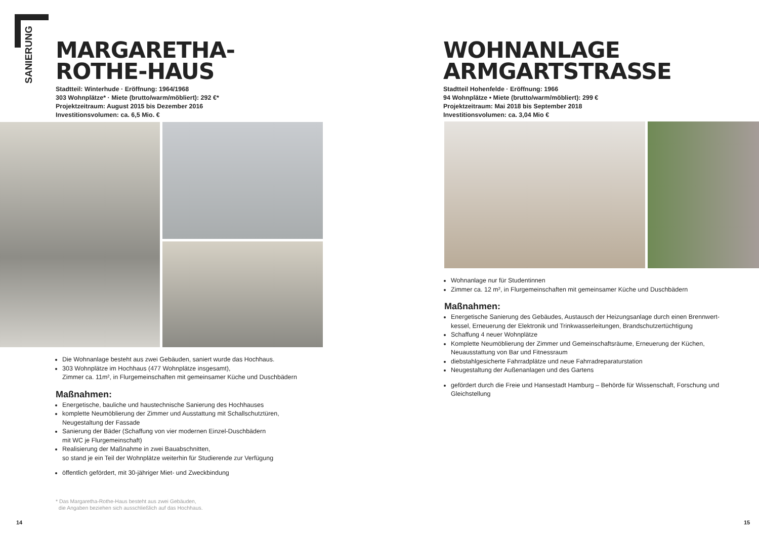SANIERUNG
MARGARETHA-
ROTHE-HAUS
Stadtteil: Winterhude · Eröffnung: 1964/1968
303 Wohnplätze* · Miete (brutto/warm/möbliert): 292 €*
Projektzeitraum: August 2015 bis Dezember 2016
Investitionsvolumen: ca. 6,5 Mio. €
Die Wohnanlage besteht aus zwei Gebäuden, saniert wurde das Hochhaus.
303 Wohnplätze im Hochhaus (477 Wohnplätze insgesamt),
Zimmer ca. 11m², in Flurgemeinschaften mit gemeinsamer Küche und Duschbädern
Maßnahmen:
Energetische, bauliche und haustechnische Sanierung des Hochhauses
komplette Neumöblierung der Zimmer und Ausstattung mit Schallschutztüren,
Neugestaltung der Fassade
Sanierung der Bäder (Schaffung von vier modernen Einzel-Duschbädern
mit WC je Flurgemeinschaft)
Realisierung der Maßnahme in zwei Bauabschnitten,
so stand je ein Teil der Wohnplätze weiterhin für Studierende zur Verfügung
öffentlich gefördert, mit 30-jähriger Miet- und Zweckbindung
* Das Margaretha-Rothe-Haus besteht aus zwei Gebäuden,
die Angaben beziehen sich ausschließlich auf das Hochhaus.
14
WOHNANLAGE
ARMGARTSTRASSE
Stadtteil Hohenfelde · Eröffnung: 1966
94 Wohnplätze • Miete (brutto/warm/möbliert): 299 €
Projektzeitraum: Mai 2018 bis September 2018
Investitionsvolumen: ca. 3,04 Mio €
Wohnanlage nur für Studentinnen
Zimmer ca. 12 m², in Flurgemeinschaften mit gemeinsamer Küche und Duschbädern
Maßnahmen:
Energetische Sanierung des Gebäudes, Austausch der Heizungsanlage durch einen Brennwert-kessel, Erneuerung der Elektronik und Trinkwasserleitungen, Brandschutzertüchtigung
Schaffung 4 neuer Wohnplätze
Komplette Neumöblierung der Zimmer und Gemeinschaftsräume, Erneuerung der Küchen, Neuausstattung von Bar und Fitnessraum
diebstahlgesicherte Fahrradplätze und neue Fahrradreparaturstation
Neugestaltung der Außenanlagen und des Gartens
gefördert durch die Freie und Hansestadt Hamburg – Behörde für Wissenschaft, Forschung und Gleichstellung
15